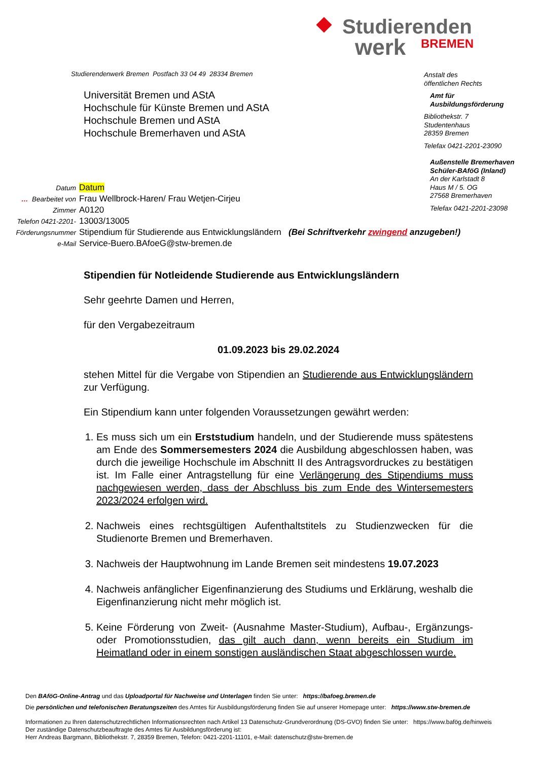Studierenden
werk BREMEN
Studierendenwerk Bremen Postfach 33 04 49 28334 Bremen
Universität Bremen und AStA
Hochschule für Künste Bremen und AStA
Hochschule Bremen und AStA
Hochschule Bremerhaven und AStA
Anstalt des
öffentlichen Rechts
Amt für
Ausbildungsförderung
Bibliothekstr. 7
Studentenhaus
28359 Bremen
Telefax 0421-2201-23090
Außenstelle Bremerhaven
Schüler-BAföG (Inland)
An der Karlstadt 8
Haus M / 5. OG
27568 Bremerhaven
Telefax 0421-2201-23098
| Datum | Datum |
| … Bearbeitet von | Frau Wellbrock-Haren/ Frau Wetjen-Cirjeu |
| Zimmer | A0120 |
| Telefon 0421-2201- | 13003/13005 |
| Förderungsnummer | Stipendium für Studierende aus Entwicklungsländern (Bei Schriftverkehr zwingend anzugeben!) |
| e-Mail | Service-Buero.BAfoeG@stw-bremen.de |
Stipendien für Notleidende Studierende aus Entwicklungsländern
Sehr geehrte Damen und Herren,
für den Vergabezeitraum
01.09.2023 bis 29.02.2024
stehen Mittel für die Vergabe von Stipendien an Studierende aus Entwick­lungsländern zur Verfügung.
Ein Stipendium kann unter folgenden Voraussetzungen gewährt werden:
1. Es muss sich um ein Erststudium handeln, und der Studierende muss spätestens am Ende des Sommersemesters 2024 die Ausbildung abgeschlossen haben, was durch die jeweilige Hochschule im Abschnitt II des Antragsvordruckes zu bestätigen ist. Im Falle einer Antragstellung für eine Verlängerung des Stipendiums muss nachgewiesen werden, dass der Abschluss bis zum Ende des Wintersemesters 2023/2024 erfolgen wird.
2. Nachweis eines rechtsgültigen Aufenthaltstitels zu Studienzwecken für die Studienorte Bremen und Bremerhaven.
3. Nachweis der Hauptwohnung im Lande Bremen seit mindestens 19.07.2023
4. Nachweis anfänglicher Eigenfinanzierung des Studiums und Erklärung, weshalb die Eigenfinanzierung nicht mehr möglich ist.
5. Keine Förderung von Zweit- (Ausnahme Master-Studium), Aufbau-, Ergänzungs- oder Promotionsstudien, das gilt auch dann, wenn bereits ein Studium im Heimatland oder in einem sonstigen ausländischen Staat abgeschlossen wurde.
Den BAföG-Online-Antrag und das Uploadportal für Nachweise und Unterlagen finden Sie unter: https://bafoeg.bremen.de
Die persönlichen und telefonischen Beratungszeiten des Amtes für Ausbildungsförderung finden Sie auf unserer Homepage unter: https://www.stw-bremen.de
Informationen zu Ihren datenschutzrechtlichen Informationsrechten nach Artikel 13 Datenschutz-Grundverordnung (DS-GVO) finden Sie unter: https://www.bafög.de/hinweis
Der zuständige Datenschutzbeauftragte des Amtes für Ausbildungsförderung ist:
Herr Andreas Bargmann, Bibliothekstr. 7, 28359 Bremen, Telefon: 0421-2201-11101, e-Mail: datenschutz@stw-bremen.de